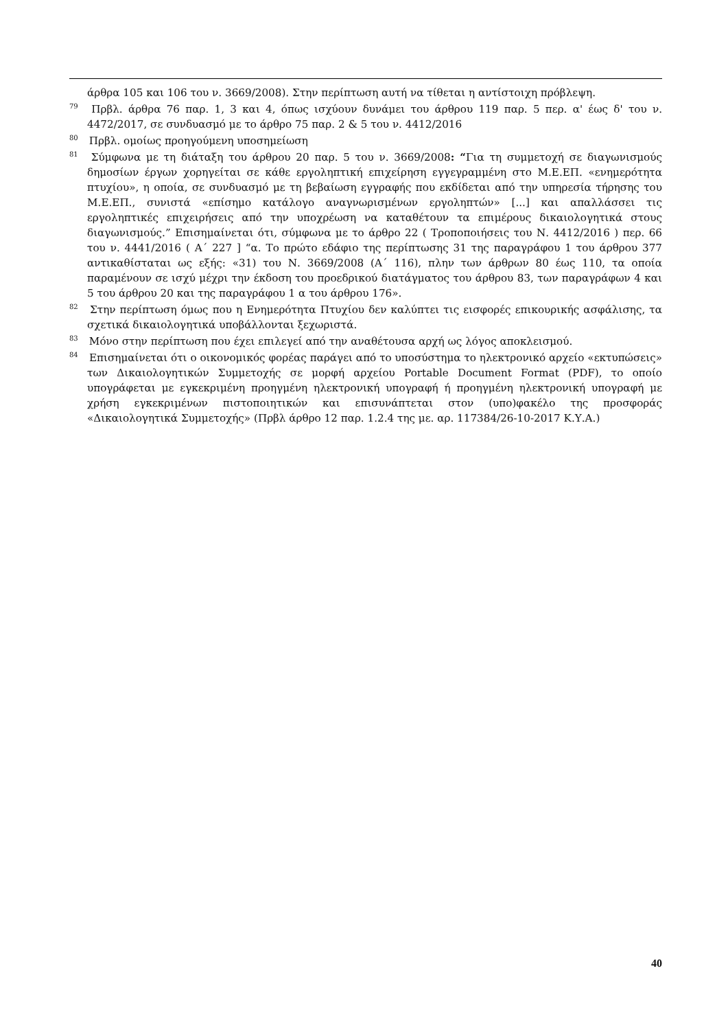άρθρα 105 και 106 του ν. 3669/2008). Στην περίπτωση αυτή να τίθεται η αντίστοιχη πρόβλεψη.
<sup>79</sup> Πρβλ. άρθρα 76 παρ. 1, 3 και 4, όπως ισχύουν δυνάμει του άρθρου 119 παρ. 5 περ. α' έως δ' του ν. 4472/2017, σε συνδυασμό με το άρθρο 75 παρ. 2 & 5 του ν. 4412/2016
<sup>80</sup> Πρβλ. ομοίως προηγούμενη υποσημείωση
<sup>81</sup> Σύμφωνα με τη διάταξη του άρθρου 20 παρ. 5 του ν. 3669/2008: “Για τη συμμετοχή σε διαγωνισμούς δημοσίων έργων χορηγείται σε κάθε εργοληπτική επιχείρηση εγγεγραμμένη στο Μ.Ε.ΕΠ. «ενημερότητα πτυχίου», η οποία, σε συνδυασμό με τη βεβαίωση εγγραφής που εκδίδεται από την υπηρεσία τήρησης του Μ.Ε.ΕΠ., συνιστά «επίσημο κατάλογο αναγνωρισμένων εργοληπτών» [...] και απαλλάσσει τις εργοληπτικές επιχειρήσεις από την υποχρέωση να καταθέτουν τα επιμέρους δικαιολογητικά στους διαγωνισμούς.” Επισημαίνεται ότι, σύμφωνα με το άρθρο 22 ( Τροποποιήσεις του Ν. 4412/2016 ) περ. 66 του ν. 4441/2016 ( Α΄ 227 ] “α. Το πρώτο εδάφιο της περίπτωσης 31 της παραγράφου 1 του άρθρου 377 αντικαθίσταται ως εξής: «31) του Ν. 3669/2008 (Α΄ 116), πλην των άρθρων 80 έως 110, τα οποία παραμένουν σε ισχύ μέχρι την έκδοση του προεδρικού διατάγματος του άρθρου 83, των παραγράφων 4 και 5 του άρθρου 20 και της παραγράφου 1 α του άρθρου 176».
<sup>82</sup> Στην περίπτωση όμως που η Ενημερότητα Πτυχίου δεν καλύπτει τις εισφορές επικουρικής ασφάλισης, τα σχετικά δικαιολογητικά υποβάλλονται ξεχωριστά.
<sup>83</sup> Μόνο στην περίπτωση που έχει επιλεγεί από την αναθέτουσα αρχή ως λόγος αποκλεισμού.
<sup>84</sup> Επισημαίνεται ότι ο οικονομικός φορέας παράγει από το υποσύστημα το ηλεκτρονικό αρχείο «εκτυπώσεις» των Δικαιολογητικών Συμμετοχής σε μορφή αρχείου Portable Document Format (PDF), το οποίο υπογράφεται με εγκεκριμένη προηγμένη ηλεκτρονική υπογραφή ή προηγμένη ηλεκτρονική υπογραφή με χρήση εγκεκριμένων πιστοποιητικών και επισυνάπτεται στον (υπο)φακέλο της προσφοράς «Δικαιολογητικά Συμμετοχής» (Πρβλ άρθρο 12 παρ. 1.2.4 της με. αρ. 117384/26-10-2017 Κ.Υ.Α.)
40